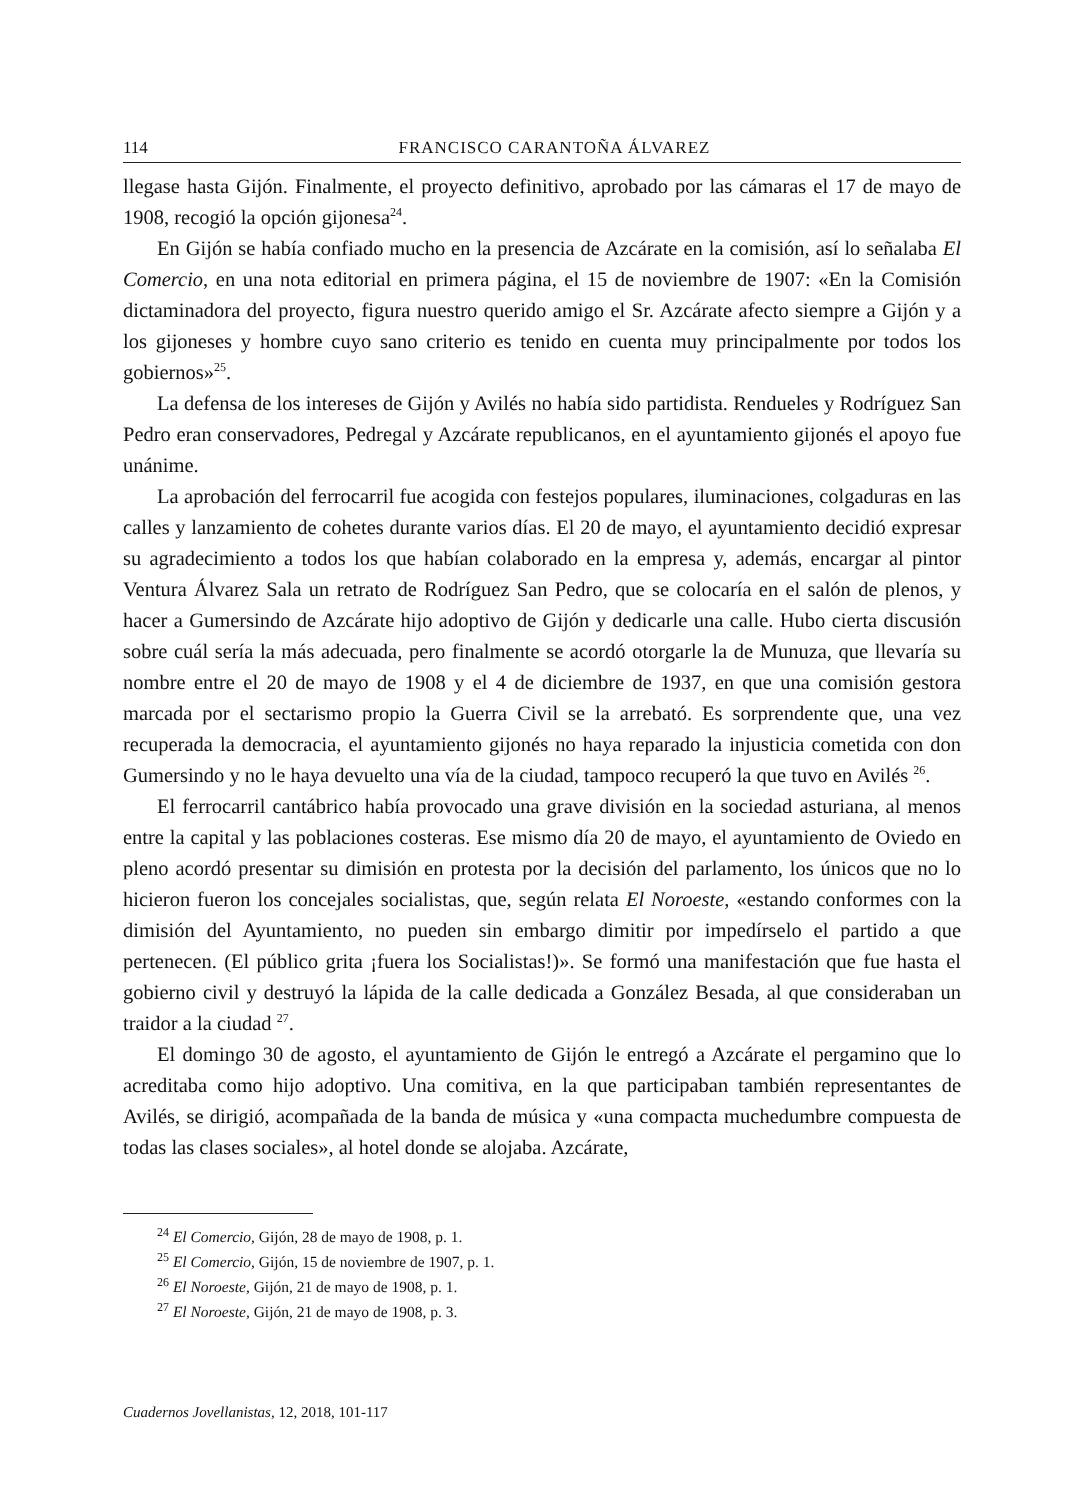114 FRANCISCO CARANTOÑA ÁLVAREZ
llegase hasta Gijón. Finalmente, el proyecto definitivo, aprobado por las cámaras el 17 de mayo de 1908, recogió la opción gijonesa<sup>24</sup>.
En Gijón se había confiado mucho en la presencia de Azcárate en la comisión, así lo señalaba El Comercio, en una nota editorial en primera página, el 15 de noviembre de 1907: «En la Comisión dictaminadora del proyecto, figura nuestro querido amigo el Sr. Azcárate afecto siempre a Gijón y a los gijoneses y hombre cuyo sano criterio es tenido en cuenta muy principalmente por todos los gobiernos»<sup>25</sup>.
La defensa de los intereses de Gijón y Avilés no había sido partidista. Rendueles y Rodríguez San Pedro eran conservadores, Pedregal y Azcárate republicanos, en el ayuntamiento gijonés el apoyo fue unánime.
La aprobación del ferrocarril fue acogida con festejos populares, iluminaciones, colgaduras en las calles y lanzamiento de cohetes durante varios días. El 20 de mayo, el ayuntamiento decidió expresar su agradecimiento a todos los que habían colaborado en la empresa y, además, encargar al pintor Ventura Álvarez Sala un retrato de Rodríguez San Pedro, que se colocaría en el salón de plenos, y hacer a Gumersindo de Azcárate hijo adoptivo de Gijón y dedicarle una calle. Hubo cierta discusión sobre cuál sería la más adecuada, pero finalmente se acordó otorgarle la de Munuza, que llevaría su nombre entre el 20 de mayo de 1908 y el 4 de diciembre de 1937, en que una comisión gestora marcada por el sectarismo propio la Guerra Civil se la arrebató. Es sorprendente que, una vez recuperada la democracia, el ayuntamiento gijonés no haya reparado la injusticia cometida con don Gumersindo y no le haya devuelto una vía de la ciudad, tampoco recuperó la que tuvo en Avilés <sup>26</sup>.
El ferrocarril cantábrico había provocado una grave división en la sociedad asturiana, al menos entre la capital y las poblaciones costeras. Ese mismo día 20 de mayo, el ayuntamiento de Oviedo en pleno acordó presentar su dimisión en protesta por la decisión del parlamento, los únicos que no lo hicieron fueron los concejales socialistas, que, según relata El Noroeste, «estando conformes con la dimisión del Ayuntamiento, no pueden sin embargo dimitir por impedírselo el partido a que pertenecen. (El público grita ¡fuera los Socialistas!)». Se formó una manifestación que fue hasta el gobierno civil y destruyó la lápida de la calle dedicada a González Besada, al que consideraban un traidor a la ciudad <sup>27</sup>.
El domingo 30 de agosto, el ayuntamiento de Gijón le entregó a Azcárate el pergamino que lo acreditaba como hijo adoptivo. Una comitiva, en la que participaban también representantes de Avilés, se dirigió, acompañada de la banda de música y «una compacta muchedumbre compuesta de todas las clases sociales», al hotel donde se alojaba. Azcárate,
<sup>24</sup> El Comercio, Gijón, 28 de mayo de 1908, p. 1.
<sup>25</sup> El Comercio, Gijón, 15 de noviembre de 1907, p. 1.
<sup>26</sup> El Noroeste, Gijón, 21 de mayo de 1908, p. 1.
<sup>27</sup> El Noroeste, Gijón, 21 de mayo de 1908, p. 3.
Cuadernos Jovellanistas, 12, 2018, 101-117